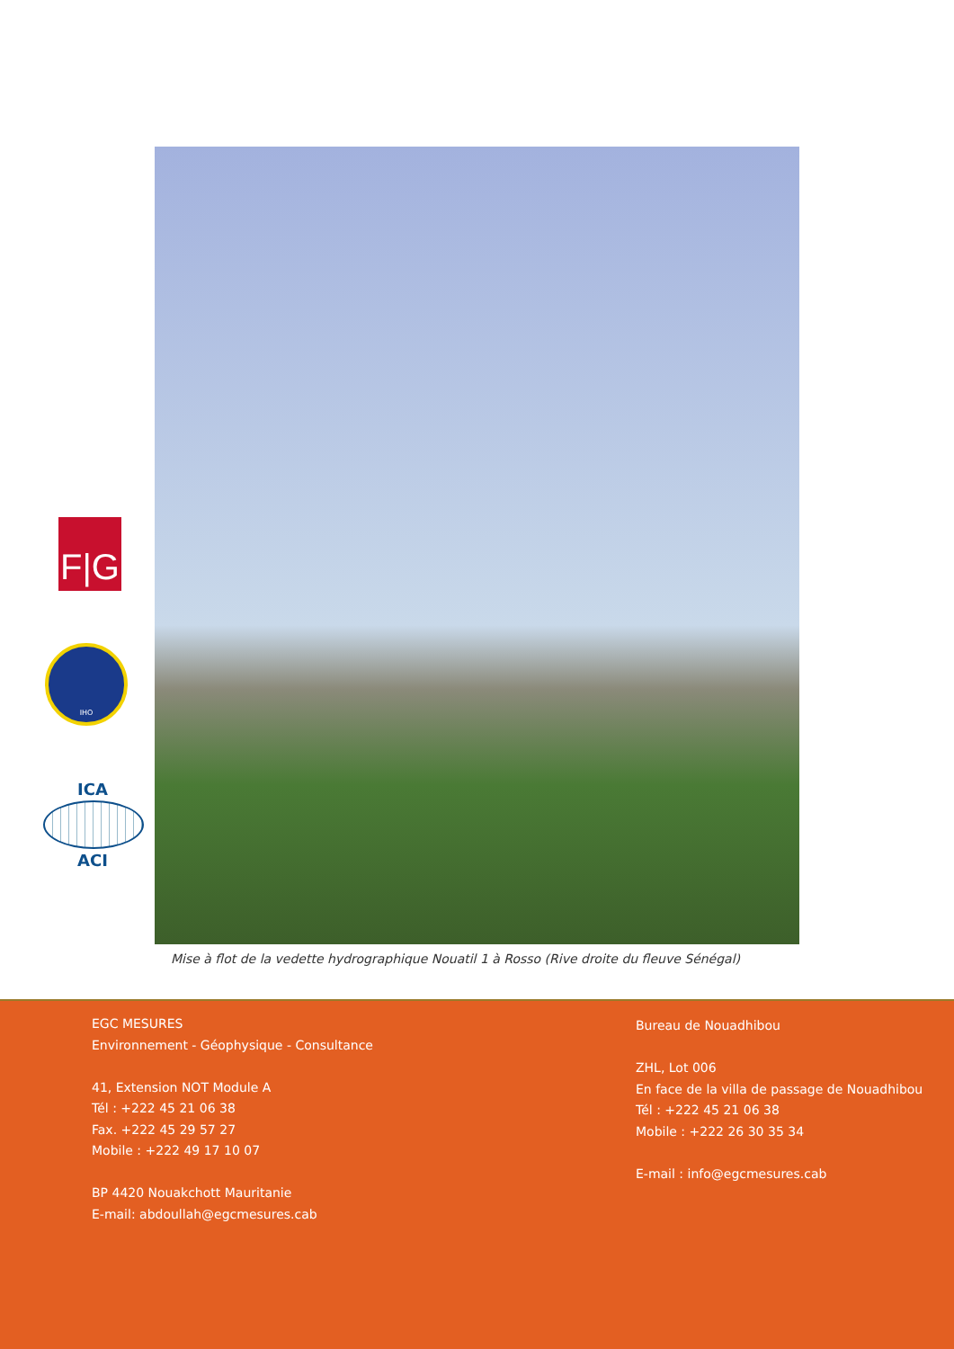F|G
IHO
ICA
ACI
Mise à flot de la vedette hydrographique Nouatil 1 à Rosso (Rive droite du fleuve Sénégal)
EGC MESURES
Environnement - Géophysique - Consultance
41, Extension NOT Module A
Tél : +222 45 21 06 38
Fax. +222 45 29 57 27
Mobile : +222 49 17 10 07
BP 4420 Nouakchott Mauritanie
E-mail: abdoullah@egcmesures.cab
Bureau de Nouadhibou
ZHL, Lot 006
En face de la villa de passage de Nouadhibou
Tél : +222 45 21 06 38
Mobile : +222 26 30 35 34
E-mail : info@egcmesures.cab